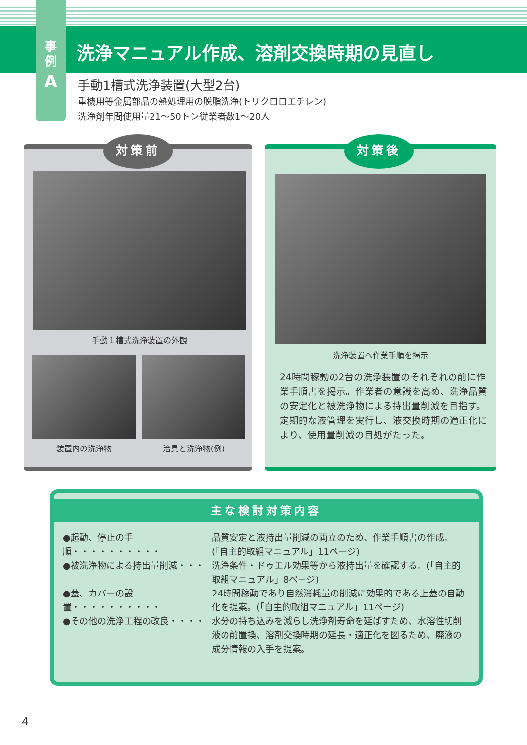事
例
A
洗浄マニュアル作成、溶剤交換時期の見直し
手動1槽式洗浄装置(大型2台)
重機用等金属部品の熱処理用の脱脂洗浄(トリクロロエチレン)
洗浄剤年間使用量21～50トン従業者数1～20人
対策前
手動１槽式洗浄装置の外観
装置内の洗浄物 治具と洗浄物(例)
対策後
洗浄装置へ作業手順を掲示
24時間稼動の2台の洗浄装置のそれぞれの前に作業手順書を掲示。作業者の意識を高め、洗浄品質の安定化と被洗浄物による持出量削減を目指す。
定期的な液管理を実行し、液交換時期の適正化により、使用量削減の目処がたった。
主な検討対策内容
●起動、停止の手順・・・・・・・・・・ 品質安定と液持出量削減の両立のため、作業手順書の作成。(「自主的取組マニュアル」11ページ)
●被洗浄物による持出量削減・・・ 洗浄条件・ドゥエル効果等から液持出量を確認する。(「自主的取組マニュアル」8ページ)
●蓋、カバーの設置・・・・・・・・・・ 24時間稼動であり自然消耗量の削減に効果的である上蓋の自動化を提案。(「自主的取組マニュアル」11ページ)
●その他の洗浄工程の改良・・・・ 水分の持ち込みを減らし洗浄剤寿命を延ばすため、水溶性切削液の前置換、溶剤交換時期の延長・適正化を図るため、廃液の成分情報の入手を提案。
4